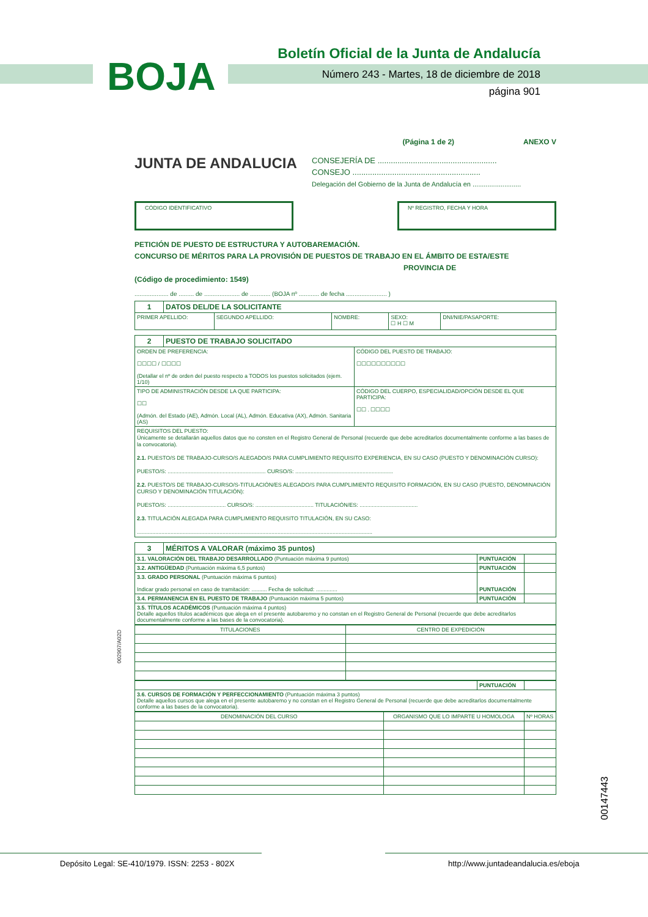BOJA
Boletín Oficial de la Junta de Andalucía
Número 243 - Martes, 18 de diciembre de 2018
página 901
(Página 1 de 2) ANEXO V
JUNTA DE ANDALUCIA
CONSEJERÍA DE ......................................................
CONSEJO ..........................................................
Delegación del Gobierno de la Junta de Andalucía en ..........................
CÓDIGO IDENTIFICATIVO Nº REGISTRO, FECHA Y HORA
PETICIÓN DE PUESTO DE ESTRUCTURA Y AUTOBAREMACIÓN.
CONCURSO DE MÉRITOS PARA LA PROVISIÓN DE PUESTOS DE TRABAJO EN EL ÁMBITO DE ESTA/ESTE
PROVINCIA DE
(Código de procedimiento: 1549)
.................... de ......... de ..................... de ............ (BOJA nº ............ de fecha ........................ )
| 1 | DATOS DEL/DE LA SOLICITANTE | | | | |
| PRIMER APELLIDO: | | SEGUNDO APELLIDO: | NOMBRE: | SEXO: ☐ H ☐ M | DNI/NIE/PASAPORTE: |
| 2 | PUESTO DE TRABAJO SOLICITADO | |
| ORDEN DE PREFERENCIA: ☐☐☐☐ / ☐☐☐☐ (Detallar el nº de orden del puesto respecto a TODOS los puestos solicitados (ejem. 1/10) | | CÓDIGO DEL PUESTO DE TRABAJO: ☐☐☐☐☐☐☐☐☐☐ |
| TIPO DE ADMINISTRACIÓN DESDE LA QUE PARTICIPA: ☐☐ (Admón. del Estado (AE), Admón. Local (AL), Admón. Educativa (AX), Admón. Sanitaria (AS) | | CÓDIGO DEL CUERPO, ESPECIALIDAD/OPCIÓN DESDE EL QUE PARTICIPA: ☐☐ . ☐☐☐☐ |
| REQUISITOS DEL PUESTO: Únicamente se detallarán aquellos datos que no consten en el Registro General de Personal (recuerde que debe acreditarlos documentalmente conforme a las bases de la convocatoria). 2.1. PUESTO/S DE TRABAJO-CURSO/S ALEGADO/S PARA CUMPLIMIENTO REQUISITO EXPERIENCIA, EN SU CASO (PUESTO Y DENOMINACIÓN CURSO): PUESTO/S: ................................................................ CURSO/S: ................................................................ 2.2. PUESTO/S DE TRABAJO-CURSO/S-TITULACIÓN/ES ALEGADO/S PARA CUMPLIMIENTO REQUISITO FORMACIÓN, EN SU CASO (PUESTO, DENOMINACIÓN CURSO Y DENOMINACIÓN TITULACIÓN): PUESTO/S: ...................................... CURSO/S: ...................................... TITULACIÓN/ES: ...................................... 2.3. TITULACIÓN ALEGADA PARA CUMPLIMIENTO REQUISITO TITULACIÓN, EN SU CASO: .......................................................................................................................................................... | | |
| 3 | MÉRITOS A VALORAR (máximo 35 puntos) | | |
| 3.1. VALORACIÓN DEL TRABAJO DESARROLLADO (Puntuación máxima 9 puntos) | | PUNTUACIÓN | |
| 3.2. ANTIGÜEDAD (Puntuación máxima 6,5 puntos) | | PUNTUACIÓN | |
| 3.3. GRADO PERSONAL (Puntuación máxima 6 puntos) Indicar grado personal en caso de tramitación: .......... Fecha de solicitud: .............. | | PUNTUACIÓN | |
| 3.4. PERMANENCIA EN EL PUESTO DE TRABAJO (Puntuación máxima 5 puntos) | | PUNTUACIÓN | |
| 3.5. TÍTULOS ACADÉMICOS (Puntuación máxima 4 puntos) Detalle aquellos títulos académicos que alega en el presente autobaremo y no constan en el Registro General de Personal (recuerde que debe acreditarlos documentalmente conforme a las bases de la convocatoria). | | | |
| TITULACIONES | CENTRO DE EXPEDICIÓN |
| --- | --- |
| | PUNTUACIÓN | |
| 3.6. CURSOS DE FORMACIÓN Y PERFECCIONAMIENTO (Puntuación máxima 3 puntos) Detalle aquellos cursos que alega en el presente autobaremo y no constan en el Registro General de Personal (recuerde que debe acreditarlos documentalmente conforme a las bases de la convocatoria). | | |
| DENOMINACIÓN DEL CURSO | ORGANISMO QUE LO IMPARTE U HOMOLOGA | Nº HORAS |
| --- | --- | --- |
002907/A02D
00147443
Depósito Legal: SE-410/1979. ISSN: 2253 - 802X
http://www.juntadeandalucia.es/eboja